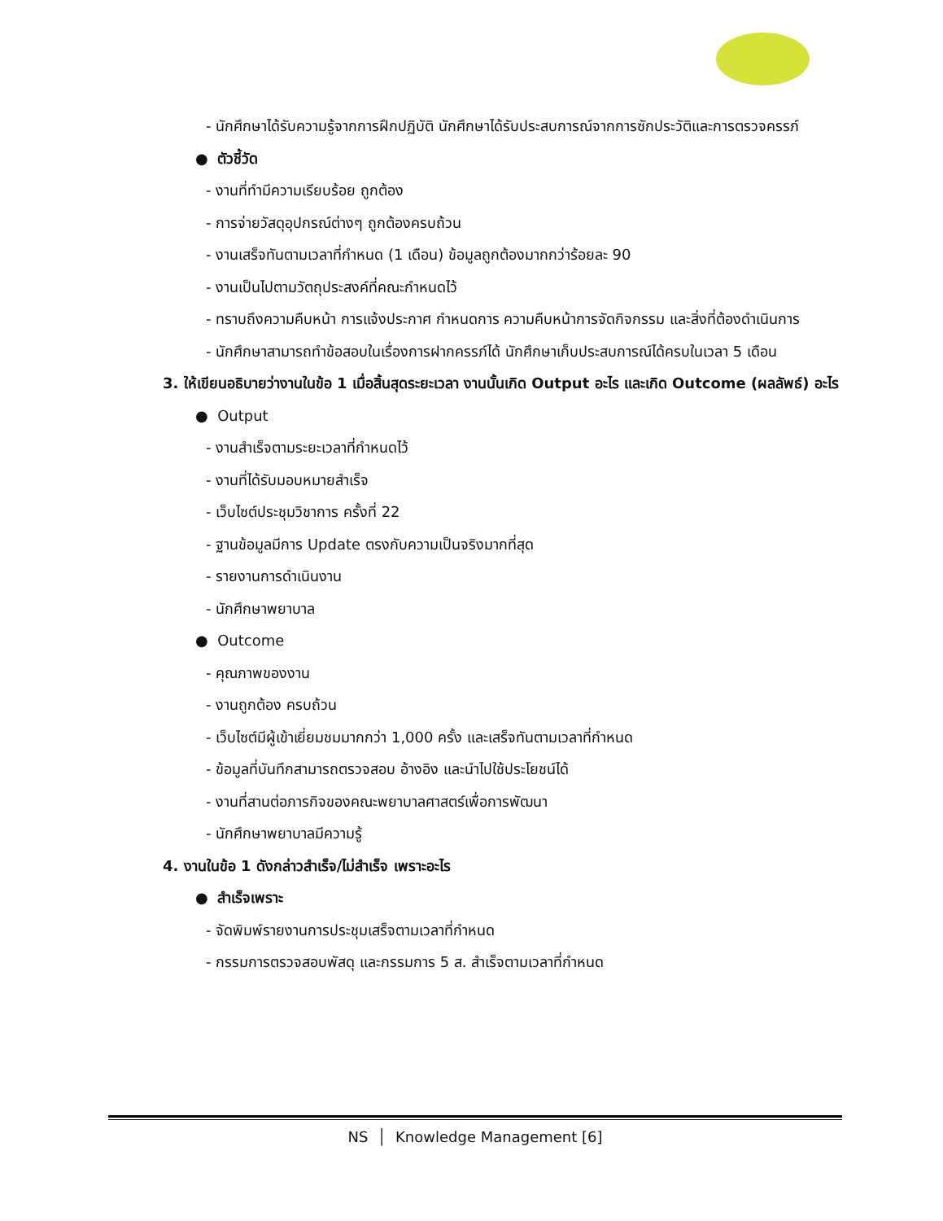- นักศึกษาได้รับความรู้จากการฝึกปฏิบัติ นักศึกษาได้รับประสบการณ์จากการซักประวัติและการตรวจครรภ์
● ตัวชี้วัด
- งานที่ทำมีความเรียบร้อย ถูกต้อง
- การจ่ายวัสดุอุปกรณ์ต่างๆ ถูกต้องครบถ้วน
- งานเสร็จทันตามเวลาที่กำหนด (1 เดือน) ข้อมูลถูกต้องมากกว่าร้อยละ 90
- งานเป็นไปตามวัตถุประสงค์ที่คณะกำหนดไว้
- ทราบถึงความคืบหน้า การแจ้งประกาศ กำหนดการ ความคืบหน้าการจัดกิจกรรม และสิ่งที่ต้องดำเนินการ
- นักศึกษาสามารถทำข้อสอบในเรื่องการฝากครรภ์ได้ นักศึกษาเก็บประสบการณ์ได้ครบในเวลา 5 เดือน
3. ให้เขียนอธิบายว่างานในข้อ 1 เมื่อสิ้นสุดระยะเวลา งานนั้นเกิด Output อะไร และเกิด Outcome (ผลลัพธ์) อะไร
● Output
- งานสำเร็จตามระยะเวลาที่กำหนดไว้
- งานที่ได้รับมอบหมายสำเร็จ
- เว็บไซต์ประชุมวิชาการ ครั้งที่ 22
- ฐานข้อมูลมีการ Update ตรงกับความเป็นจริงมากที่สุด
- รายงานการดำเนินงาน
- นักศึกษาพยาบาล
● Outcome
- คุณภาพของงาน
- งานถูกต้อง ครบถ้วน
- เว็บไซต์มีผู้เข้าเยี่ยมชมมากกว่า 1,000 ครั้ง และเสร็จทันตามเวลาที่กำหนด
- ข้อมูลที่บันทึกสามารถตรวจสอบ อ้างอิง และนำไปใช้ประโยชน์ได้
- งานที่สานต่อภารกิจของคณะพยาบาลศาสตร์เพื่อการพัฒนา
- นักศึกษาพยาบาลมีความรู้
4. งานในข้อ 1 ดังกล่าวสำเร็จ/ไม่สำเร็จ เพราะอะไร
● สำเร็จเพราะ
- จัดพิมพ์รายงานการประชุมเสร็จตามเวลาที่กำหนด
- กรรมการตรวจสอบพัสดุ และกรรมการ 5 ส. สำเร็จตามเวลาที่กำหนด
NS │ Knowledge Management [6]